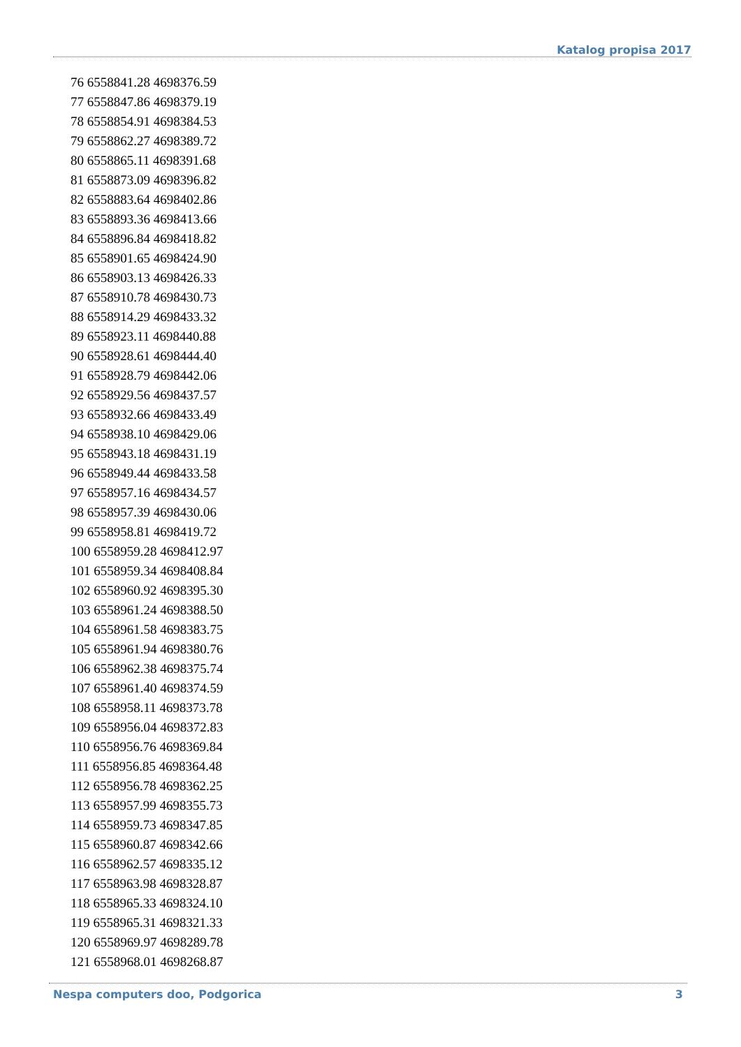Katalog propisa 2017
76 6558841.28 4698376.59
77 6558847.86 4698379.19
78 6558854.91 4698384.53
79 6558862.27 4698389.72
80 6558865.11 4698391.68
81 6558873.09 4698396.82
82 6558883.64 4698402.86
83 6558893.36 4698413.66
84 6558896.84 4698418.82
85 6558901.65 4698424.90
86 6558903.13 4698426.33
87 6558910.78 4698430.73
88 6558914.29 4698433.32
89 6558923.11 4698440.88
90 6558928.61 4698444.40
91 6558928.79 4698442.06
92 6558929.56 4698437.57
93 6558932.66 4698433.49
94 6558938.10 4698429.06
95 6558943.18 4698431.19
96 6558949.44 4698433.58
97 6558957.16 4698434.57
98 6558957.39 4698430.06
99 6558958.81 4698419.72
100 6558959.28 4698412.97
101 6558959.34 4698408.84
102 6558960.92 4698395.30
103 6558961.24 4698388.50
104 6558961.58 4698383.75
105 6558961.94 4698380.76
106 6558962.38 4698375.74
107 6558961.40 4698374.59
108 6558958.11 4698373.78
109 6558956.04 4698372.83
110 6558956.76 4698369.84
111 6558956.85 4698364.48
112 6558956.78 4698362.25
113 6558957.99 4698355.73
114 6558959.73 4698347.85
115 6558960.87 4698342.66
116 6558962.57 4698335.12
117 6558963.98 4698328.87
118 6558965.33 4698324.10
119 6558965.31 4698321.33
120 6558969.97 4698289.78
121 6558968.01 4698268.87
Nespa computers doo, Podgorica 3